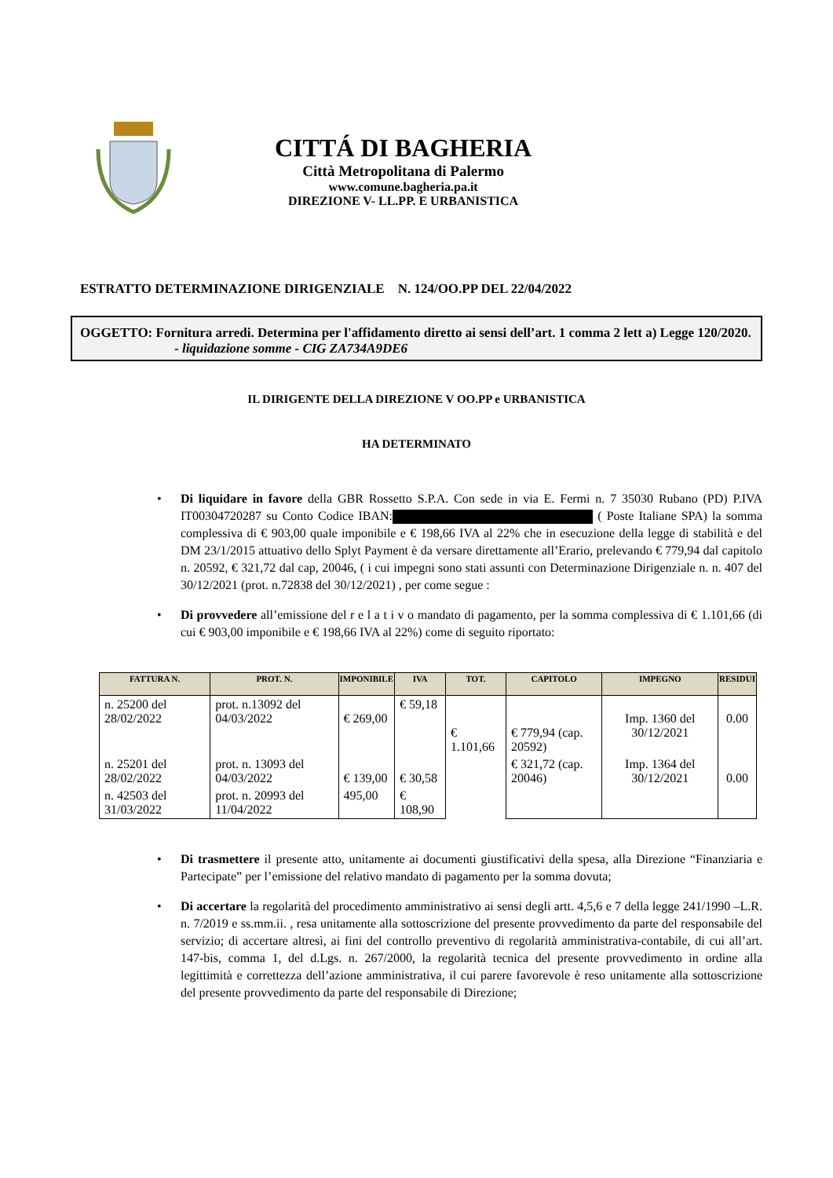CITTÁ DI BAGHERIA
Città Metropolitana di Palermo
www.comune.bagheria.pa.it
DIREZIONE V- LL.PP. E URBANISTICA
ESTRATTO DETERMINAZIONE DIRIGENZIALE N. 124/OO.PP DEL 22/04/2022
OGGETTO: Fornitura arredi. Determina per l'affidamento diretto ai sensi dell’art. 1 comma 2 lett a) Legge 120/2020.
- liquidazione somme - CIG ZA734A9DE6
IL DIRIGENTE DELLA DIREZIONE V OO.PP e URBANISTICA
HA DETERMINATO
• Di liquidare in favore della GBR Rossetto S.P.A. Con sede in via E. Fermi n. 7 35030 Rubano (PD) P.IVA IT00304720287 su Conto Codice IBAN: ( Poste Italiane SPA) la somma complessiva di € 903,00 quale imponibile e € 198,66 IVA al 22% che in esecuzione della legge di stabilità e del DM 23/1/2015 attuativo dello Splyt Payment è da versare direttamente all’Erario, prelevando € 779,94 dal capitolo n. 20592, € 321,72 dal cap, 20046, ( i cui impegni sono stati assunti con Determinazione Dirigenziale n. n. 407 del 30/12/2021 (prot. n.72838 del 30/12/2021) , per come segue :
• Di provvedere all’emissione del r e l a t i v o mandato di pagamento, per la somma complessiva di € 1.101,66 (di cui € 903,00 imponibile e € 198,66 IVA al 22%) come di seguito riportato:
| FATTURA N. | PROT. N. | IMPONIBILE | IVA | TOT. | CAPITOLO | IMPEGNO | RESIDUI |
| --- | --- | --- | --- | --- | --- | --- | --- |
| n. 25200 del 28/02/2022 | prot. n.13092 del 04/03/2022 | € 269,00 | € 59,18 | € 1.101,66 | € 779,94 (cap. 20592) | Imp. 1360 del 30/12/2021 | 0.00 |
| n. 25201 del 28/02/2022 | prot. n. 13093 del 04/03/2022 | € 139,00 | € 30,58 | | € 321,72 (cap. 20046) | Imp. 1364 del 30/12/2021 | 0.00 |
| n. 42503 del 31/03/2022 | prot. n. 20993 del 11/04/2022 | 495,00 | € 108,90 | | | | |
• Di trasmettere il presente atto, unitamente ai documenti giustificativi della spesa, alla Direzione “Finanziaria e Partecipate” per l’emissione del relativo mandato di pagamento per la somma dovuta;
• Di accertare la regolarità del procedimento amministrativo ai sensi degli artt. 4,5,6 e 7 della legge 241/1990 –L.R. n. 7/2019 e ss.mm.ii. , resa unitamente alla sottoscrizione del presente provvedimento da parte del responsabile del servizio; di accertare altresì, ai fini del controllo preventivo di regolarità amministrativa-contabile, di cui all’art. 147-bis, comma 1, del d.Lgs. n. 267/2000, la regolarità tecnica del presente provvedimento in ordine alla legittimità e correttezza dell’azione amministrativa, il cui parere favorevole è reso unitamente alla sottoscrizione del presente provvedimento da parte del responsabile di Direzione;